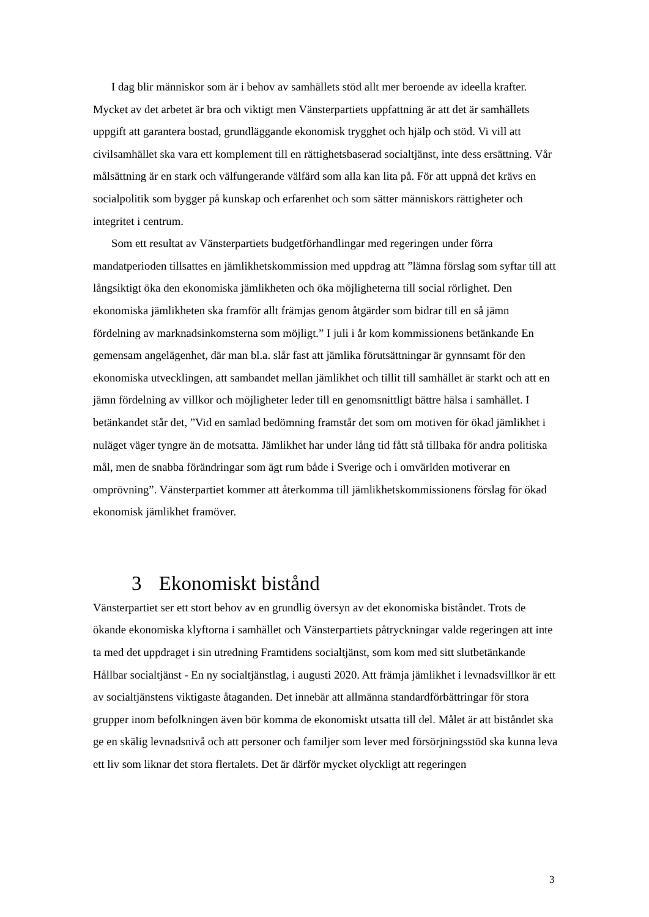I dag blir människor som är i behov av samhällets stöd allt mer beroende av ideella krafter. Mycket av det arbetet är bra och viktigt men Vänsterpartiets uppfattning är att det är samhällets uppgift att garantera bostad, grundläggande ekonomisk trygghet och hjälp och stöd. Vi vill att civilsamhället ska vara ett komplement till en rättighetsbaserad socialtjänst, inte dess ersättning. Vår målsättning är en stark och välfungerande välfärd som alla kan lita på. För att uppnå det krävs en socialpolitik som bygger på kunskap och erfarenhet och som sätter människors rättigheter och integritet i centrum.
Som ett resultat av Vänsterpartiets budgetförhandlingar med regeringen under förra mandatperioden tillsattes en jämlikhetskommission med uppdrag att ”lämna förslag som syftar till att långsiktigt öka den ekonomiska jämlikheten och öka möjligheterna till social rörlighet. Den ekonomiska jämlikheten ska framför allt främjas genom åtgärder som bidrar till en så jämn fördelning av marknadsinkomsterna som möjligt.” I juli i år kom kommissionens betänkande En gemensam angelägenhet, där man bl.a. slår fast att jämlika förutsättningar är gynnsamt för den ekonomiska utvecklingen, att sambandet mellan jämlikhet och tillit till samhället är starkt och att en jämn fördelning av villkor och möjligheter leder till en genomsnittligt bättre hälsa i samhället. I betänkandet står det, ”Vid en samlad bedömning framstår det som om motiven för ökad jämlikhet i nuläget väger tyngre än de motsatta. Jämlikhet har under lång tid fått stå tillbaka för andra politiska mål, men de snabba förändringar som ägt rum både i Sverige och i omvärlden motiverar en omprövning”. Vänsterpartiet kommer att återkomma till jämlikhetskommissionens förslag för ökad ekonomisk jämlikhet framöver.
3 Ekonomiskt bistånd
Vänsterpartiet ser ett stort behov av en grundlig översyn av det ekonomiska biståndet. Trots de ökande ekonomiska klyftorna i samhället och Vänsterpartiets påtryckningar valde regeringen att inte ta med det uppdraget i sin utredning Framtidens socialtjänst, som kom med sitt slutbetänkande Hållbar socialtjänst - En ny socialtjänstlag, i augusti 2020. Att främja jämlikhet i levnadsvillkor är ett av socialtjänstens viktigaste åtaganden. Det innebär att allmänna standardförbättringar för stora grupper inom befolkningen även bör komma de ekonomiskt utsatta till del. Målet är att biståndet ska ge en skälig levnadsnivå och att personer och familjer som lever med försörjningsstöd ska kunna leva ett liv som liknar det stora flertalets. Det är därför mycket olyckligt att regeringen
3